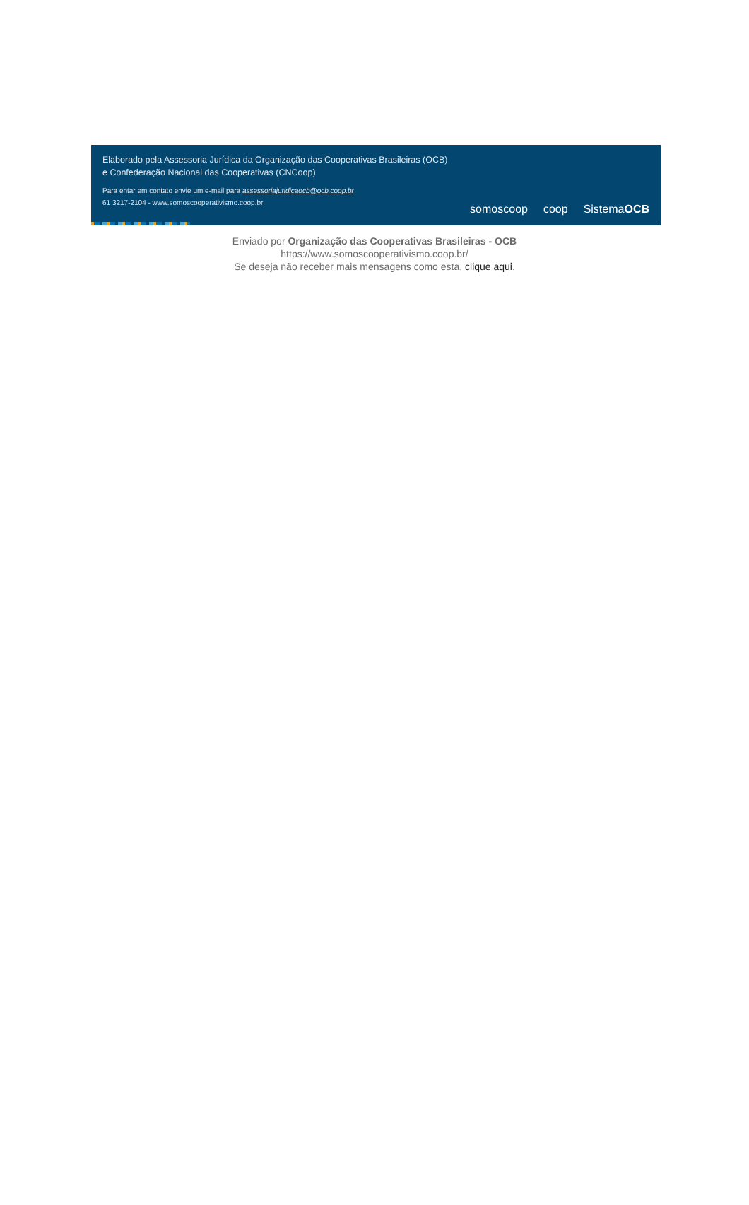Elaborado pela Assessoria Jurídica da Organização das Cooperativas Brasileiras (OCB)
e Confederação Nacional das Cooperativas (CNCoop)
Para entar em contato envie um e-mail para assessoriajuridicaocb@ocb.coop.br
61 3217-2104 - www.somoscooperativismo.coop.br
somoscoop coop SistemaOCB
Enviado por Organização das Cooperativas Brasileiras - OCB
https://www.somoscooperativismo.coop.br/
Se deseja não receber mais mensagens como esta, clique aqui.